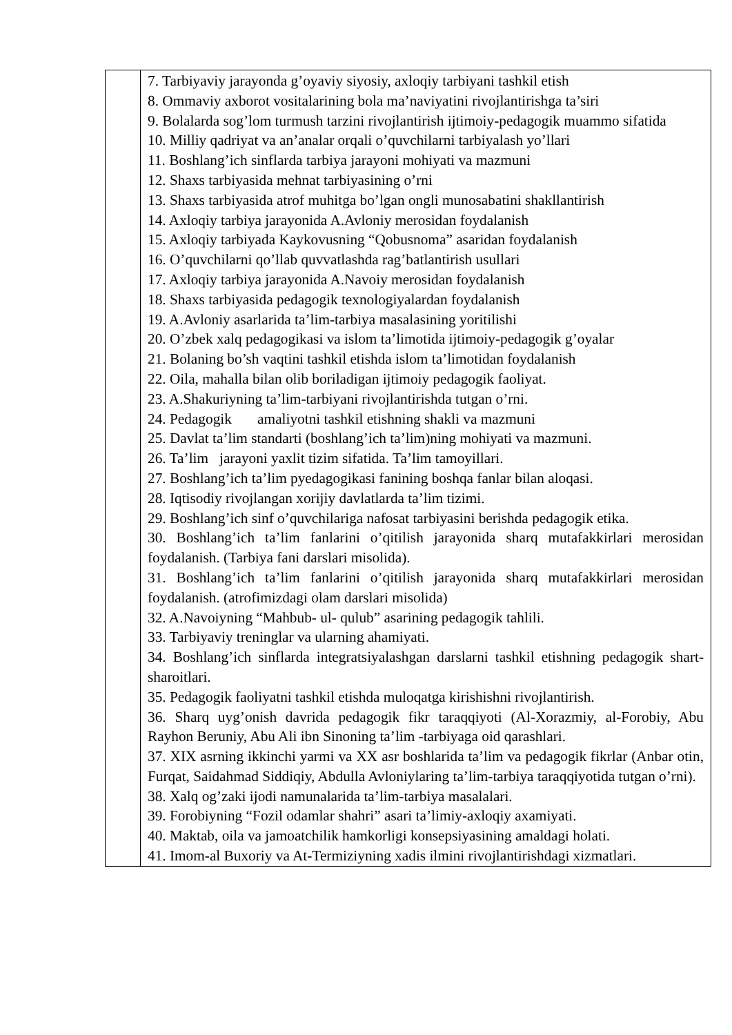| | 7. Tarbiyaviy jarayonda g’oyaviy siyosiy, axloqiy tarbiyani tashkil etish 8. Ommaviy axborot vositalarining bola ma’naviyatini rivojlantirishga ta’siri 9. Bolalarda sog’lom turmush tarzini rivojlantirish ijtimoiy-pedagogik muammo sifatida 10. Milliy qadriyat va an’analar orqali o’quvchilarni tarbiyalash yo’llari 11. Boshlang’ich sinflarda tarbiya jarayoni mohiyati va mazmuni 12. Shaxs tarbiyasida mehnat tarbiyasining o’rni 13. Shaxs tarbiyasida atrof muhitga bo’lgan ongli munosabatini shakllantirish 14. Axloqiy tarbiya jarayonida A.Avloniy merosidan foydalanish 15. Axloqiy tarbiyada Kaykovusning “Qobusnoma” asaridan foydalanish 16. O’quvchilarni qo’llab quvvatlashda rag’batlantirish usullari 17. Axloqiy tarbiya jarayonida A.Navoiy merosidan foydalanish 18. Shaxs tarbiyasida pedagogik texnologiyalardan foydalanish 19. A.Avloniy asarlarida ta’lim-tarbiya masalasining yoritilishi 20. O’zbek xalq pedagogikasi va islom ta’limotida ijtimoiy-pedagogik g’oyalar 21. Bolaning bo’sh vaqtini tashkil etishda islom ta’limotidan foydalanish 22. Oila, mahalla bilan olib boriladigan ijtimoiy pedagogik faoliyat. 23. A.Shakuriyning ta’lim-tarbiyani rivojlantirishda tutgan o’rni. 24. Pedagogik amaliyotni tashkil etishning shakli va mazmuni 25. Davlat ta’lim standarti (boshlang’ich ta’lim)ning mohiyati va mazmuni. 26. Ta’lim jarayoni yaxlit tizim sifatida. Ta’lim tamoyillari. 27. Boshlang’ich ta’lim pyedagogikasi fanining boshqa fanlar bilan aloqasi. 28. Iqtisodiy rivojlangan xorijiy davlatlarda ta’lim tizimi. 29. Boshlang’ich sinf o’quvchilariga nafosat tarbiyasini berishda pedagogik etika. 30. Boshlang’ich ta’lim fanlarini o’qitilish jarayonida sharq mutafakkirlari merosidan foydalanish. (Tarbiya fani darslari misolida). 31. Boshlang’ich ta’lim fanlarini o’qitilish jarayonida sharq mutafakkirlari merosidan foydalanish. (atrofimizdagi olam darslari misolida) 32. A.Navoiyning “Mahbub- ul- qulub” asarining pedagogik tahlili. 33. Tarbiyaviy treninglar va ularning ahamiyati. 34. Boshlang’ich sinflarda integratsiyalashgan darslarni tashkil etishning pedagogik shart-sharoitlari. 35. Pedagogik faoliyatni tashkil etishda muloqatga kirishishni rivojlantirish. 36. Sharq uyg’onish davrida pedagogik fikr taraqqiyoti (Al-Xorazmiy, al-Forobiy, Abu Rayhon Beruniy, Abu Ali ibn Sinoning ta’lim -tarbiyaga oid qarashlari. 37. XIX asrning ikkinchi yarmi va XX asr boshlarida ta’lim va pedagogik fikrlar (Anbar otin, Furqat, Saidahmad Siddiqiy, Abdulla Avloniylaring ta’lim-tarbiya taraqqiyotida tutgan o’rni). 38. Xalq og’zaki ijodi namunalarida ta’lim-tarbiya masalalari. 39. Forobiyning “Fozil odamlar shahri” asari ta’limiy-axloqiy axamiyati. 40. Maktab, oila va jamoatchilik hamkorligi konsepsiyasining amaldagi holati. 41. Imom-al Buxoriy va At-Termiziyning xadis ilmini rivojlantirishdagi xizmatlari. |